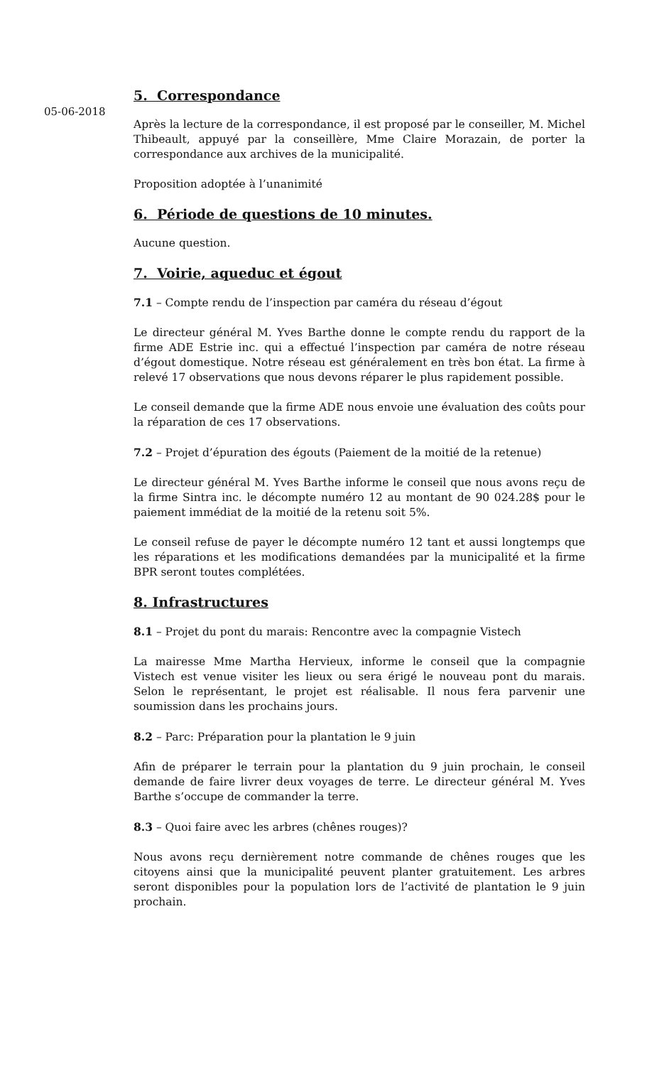05-06-2018
5. Correspondance
Après la lecture de la correspondance, il est proposé par le conseiller, M. Michel Thibeault, appuyé par la conseillère, Mme Claire Morazain, de porter la correspondance aux archives de la municipalité.
Proposition adoptée à l’unanimité
6. Période de questions de 10 minutes.
Aucune question.
7. Voirie, aqueduc et égout
7.1 – Compte rendu de l’inspection par caméra du réseau d’égout
Le directeur général M. Yves Barthe donne le compte rendu du rapport de la firme ADE Estrie inc. qui a effectué l’inspection par caméra de notre réseau d’égout domestique. Notre réseau est généralement en très bon état. La firme à relevé 17 observations que nous devons réparer le plus rapidement possible.
Le conseil demande que la firme ADE nous envoie une évaluation des coûts pour la réparation de ces 17 observations.
7.2 – Projet d’épuration des égouts (Paiement de la moitié de la retenue)
Le directeur général M. Yves Barthe informe le conseil que nous avons reçu de la firme Sintra inc. le décompte numéro 12 au montant de 90 024.28$ pour le paiement immédiat de la moitié de la retenu soit 5%.
Le conseil refuse de payer le décompte numéro 12 tant et aussi longtemps que les réparations et les modifications demandées par la municipalité et la firme BPR seront toutes complétées.
8. Infrastructures
8.1 – Projet du pont du marais: Rencontre avec la compagnie Vistech
La mairesse Mme Martha Hervieux, informe le conseil que la compagnie Vistech est venue visiter les lieux ou sera érigé le nouveau pont du marais. Selon le représentant, le projet est réalisable. Il nous fera parvenir une soumission dans les prochains jours.
8.2 – Parc: Préparation pour la plantation le 9 juin
Afin de préparer le terrain pour la plantation du 9 juin prochain, le conseil demande de faire livrer deux voyages de terre. Le directeur général M. Yves Barthe s’occupe de commander la terre.
8.3 – Quoi faire avec les arbres (chênes rouges)?
Nous avons reçu dernièrement notre commande de chênes rouges que les citoyens ainsi que la municipalité peuvent planter gratuitement. Les arbres seront disponibles pour la population lors de l’activité de plantation le 9 juin prochain.